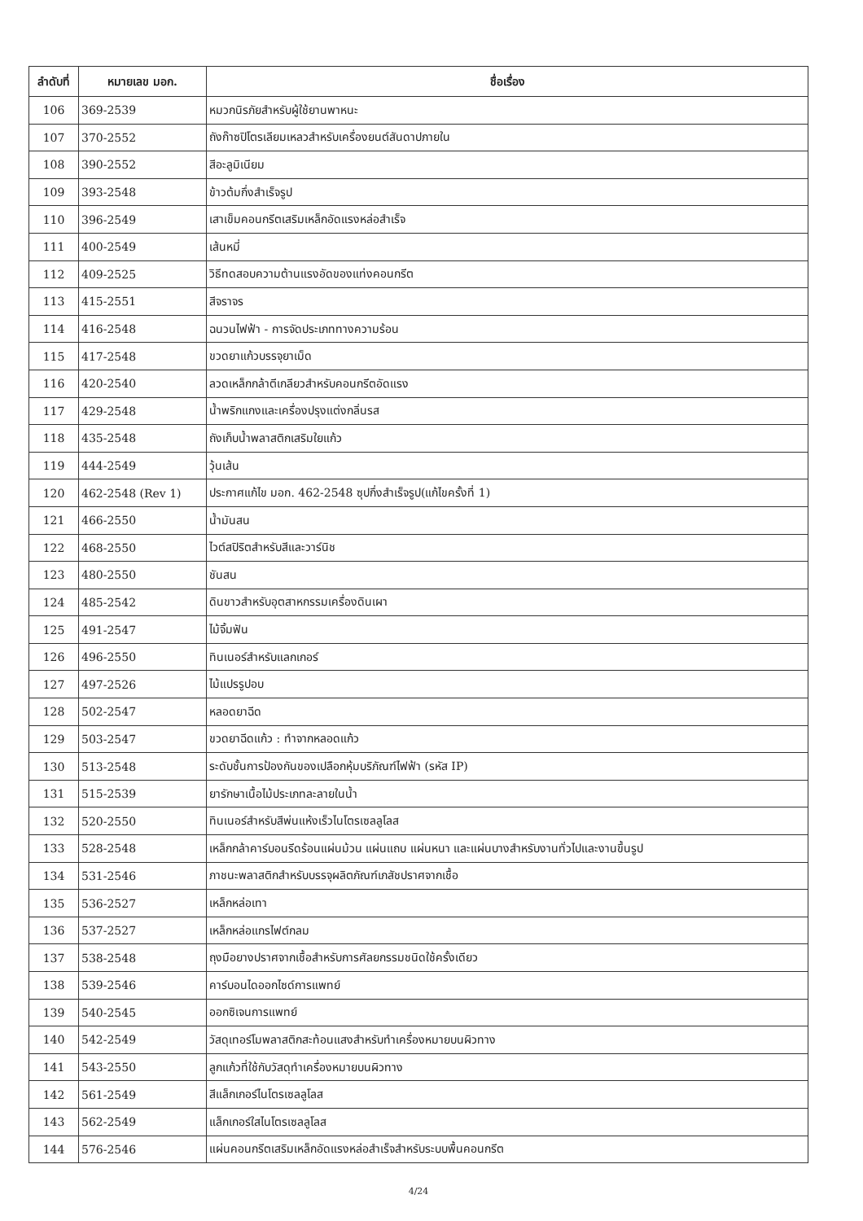| ลำดับที่ | หมายเลข มอก. | ชื่อเรื่อง |
| --- | --- | --- |
| 106 | 369-2539 | หมวกนิรภัยสำหรับผู้ใช้ยานพาหนะ |
| 107 | 370-2552 | ถังก๊าซปิโตรเลียมเหลวสำหรับเครื่องยนต์สันดาปภายใน |
| 108 | 390-2552 | สีอะลูมิเนียม |
| 109 | 393-2548 | ข้าวต้มกึ่งสำเร็จรูป |
| 110 | 396-2549 | เสาเข็มคอนกรีตเสริมเหล็กอัดแรงหล่อสำเร็จ |
| 111 | 400-2549 | เส้นหมี่ |
| 112 | 409-2525 | วิธีทดสอบความต้านแรงอัดของแท่งคอนกรีต |
| 113 | 415-2551 | สีจราจร |
| 114 | 416-2548 | ฉนวนไฟฟ้า - การจัดประเภททางความร้อน |
| 115 | 417-2548 | ขวดยาแก้วบรรจุยาเม็ด |
| 116 | 420-2540 | ลวดเหล็กกล้าตีเกลียวสำหรับคอนกรีตอัดแรง |
| 117 | 429-2548 | น้ำพริกแกงและเครื่องปรุงแต่งกลิ่นรส |
| 118 | 435-2548 | ถังเก็บน้ำพลาสติกเสริมใยแก้ว |
| 119 | 444-2549 | วุ้นเส้น |
| 120 | 462-2548 (Rev 1) | ประกาศแก้ไข มอก. 462-2548 ซุปกึ่งสำเร็จรูป(แก้ไขครั้งที่ 1) |
| 121 | 466-2550 | น้ำมันสน |
| 122 | 468-2550 | ไวต์สปิริตสำหรับสีและวาร์นิช |
| 123 | 480-2550 | ชันสน |
| 124 | 485-2542 | ดินขาวสำหรับอุตสาหกรรมเครื่องดินเผา |
| 125 | 491-2547 | ไม้จิ้มฟัน |
| 126 | 496-2550 | ทินเนอร์สำหรับแลกเกอร์ |
| 127 | 497-2526 | ไม้แปรรูปอบ |
| 128 | 502-2547 | หลอดยาฉีด |
| 129 | 503-2547 | ขวดยาฉีดแก้ว : ทำจากหลอดแก้ว |
| 130 | 513-2548 | ระดับชั้นการป้องกันของเปลือกหุ้มบริภัณฑ์ไฟฟ้า (รหัส IP) |
| 131 | 515-2539 | ยารักษาเนื้อไม้ประเภทละลายในน้ำ |
| 132 | 520-2550 | ทินเนอร์สำหรับสีพ่นแห้งเร็วไนโตรเซลลูโลส |
| 133 | 528-2548 | เหล็กกล้าคาร์บอนรีดร้อนแผ่นม้วน แผ่นแถบ แผ่นหนา และแผ่นบางสำหรับงานทั่วไปและงานขึ้นรูป |
| 134 | 531-2546 | ภาชนะพลาสติกสำหรับบรรจุผลิตภัณฑ์เภสัชปราศจากเชื้อ |
| 135 | 536-2527 | เหล็กหล่อเทา |
| 136 | 537-2527 | เหล็กหล่อแกรไฟต์กลม |
| 137 | 538-2548 | ถุงมือยางปราศจากเชื้อสำหรับการศัลยกรรมชนิดใช้ครั้งเดียว |
| 138 | 539-2546 | คาร์บอนไดออกไซด์การแพทย์ |
| 139 | 540-2545 | ออกซิเจนการแพทย์ |
| 140 | 542-2549 | วัสดุเทอร์โมพลาสติกสะท้อนแสงสำหรับทำเครื่องหมายบนผิวทาง |
| 141 | 543-2550 | ลูกแก้วที่ใช้กับวัสดุทำเครื่องหมายบนผิวทาง |
| 142 | 561-2549 | สีแล็กเกอร์ไนโตรเซลลูโลส |
| 143 | 562-2549 | แล็กเกอร์ใสไนโตรเซลลูโลส |
| 144 | 576-2546 | แผ่นคอนกรีตเสริมเหล็กอัดแรงหล่อสำเร็จสำหรับระบบพื้นคอนกรีต |
4/24